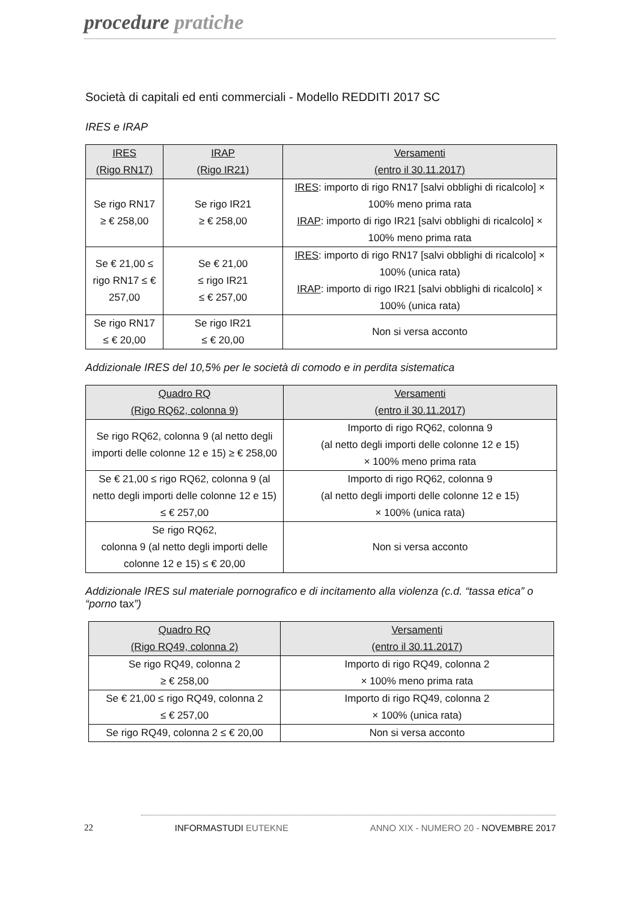procedure pratiche
Società di capitali ed enti commerciali - Modello REDDITI 2017 SC
IRES e IRAP
| IRES (Rigo RN17) | IRAP (Rigo IR21) | Versamenti (entro il 30.11.2017) |
| --- | --- | --- |
| Se rigo RN17 ≥ € 258,00 | Se rigo IR21 ≥ € 258,00 | IRES : importo di rigo RN17 [salvi obblighi di ricalcolo] × 100% meno prima rata IRAP : importo di rigo IR21 [salvi obblighi di ricalcolo] × 100% meno prima rata |
| Se € 21,00 ≤ rigo RN17 ≤ € 257,00 | Se € 21,00 ≤ rigo IR21 ≤ € 257,00 | IRES : importo di rigo RN17 [salvi obblighi di ricalcolo] × 100% (unica rata) IRAP : importo di rigo IR21 [salvi obblighi di ricalcolo] × 100% (unica rata) |
| Se rigo RN17 ≤ € 20,00 | Se rigo IR21 ≤ € 20,00 | Non si versa acconto |
Addizionale IRES del 10,5% per le società di comodo e in perdita sistematica
| Quadro RQ (Rigo RQ62, colonna 9) | Versamenti (entro il 30.11.2017) |
| --- | --- |
| Se rigo RQ62, colonna 9 (al netto degli importi delle colonne 12 e 15) ≥ € 258,00 | Importo di rigo RQ62, colonna 9 (al netto degli importi delle colonne 12 e 15) × 100% meno prima rata |
| Se € 21,00 ≤ rigo RQ62, colonna 9 (al netto degli importi delle colonne 12 e 15) ≤ € 257,00 | Importo di rigo RQ62, colonna 9 (al netto degli importi delle colonne 12 e 15) × 100% (unica rata) |
| Se rigo RQ62, colonna 9 (al netto degli importi delle colonne 12 e 15) ≤ € 20,00 | Non si versa acconto |
Addizionale IRES sul materiale pornografico e di incitamento alla violenza (c.d. “tassa etica” o “porno tax”)
| Quadro RQ (Rigo RQ49, colonna 2) | Versamenti (entro il 30.11.2017) |
| --- | --- |
| Se rigo RQ49, colonna 2 ≥ € 258,00 | Importo di rigo RQ49, colonna 2 × 100% meno prima rata |
| Se € 21,00 ≤ rigo RQ49, colonna 2 ≤ € 257,00 | Importo di rigo RQ49, colonna 2 × 100% (unica rata) |
| Se rigo RQ49, colonna 2 ≤ € 20,00 | Non si versa acconto |
22 INFORMASTUDI EUTEKNE ANNO XIX - NUMERO 20 - NOVEMBRE 2017